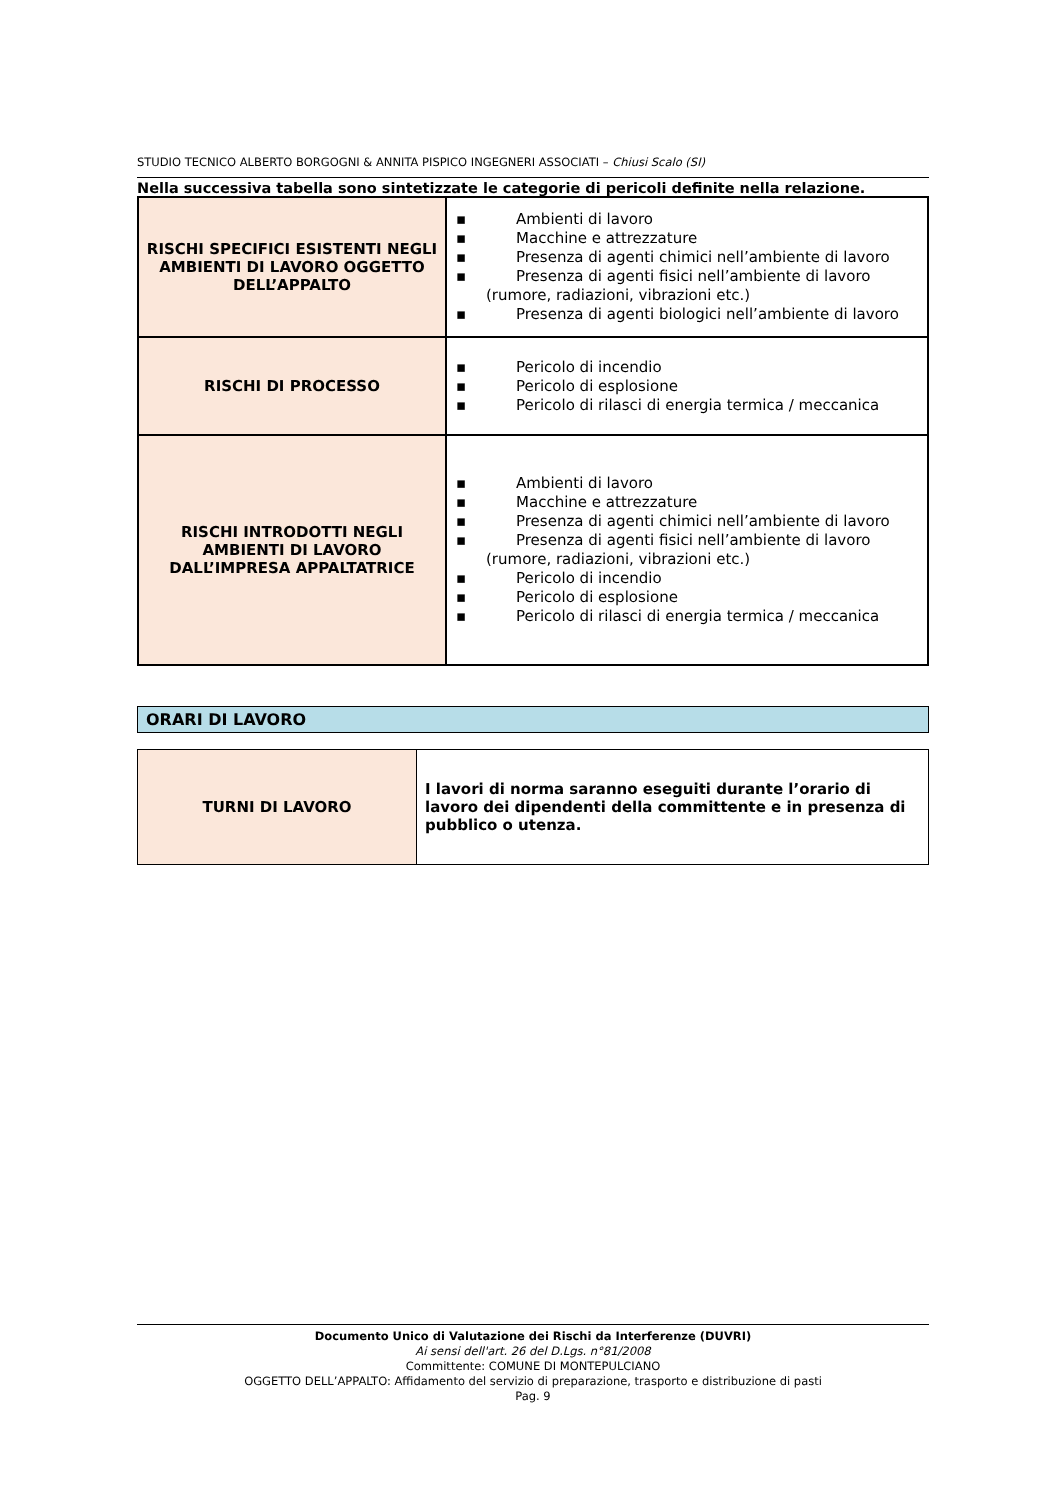STUDIO TECNICO ALBERTO BORGOGNI & ANNITA PISPICO INGEGNERI ASSOCIATI – Chiusi Scalo (SI)
Nella successiva tabella sono sintetizzate le categorie di pericoli definite nella relazione.
| RISCHI SPECIFICI ESISTENTI NEGLI AMBIENTI DI LAVORO OGGETTO DELL’APPALTO | ▪ Ambienti di lavoro ▪ Macchine e attrezzature ▪ Presenza di agenti chimici nell’ambiente di lavoro ▪ Presenza di agenti fisici nell’ambiente di lavoro (rumore, radiazioni, vibrazioni etc.) ▪ Presenza di agenti biologici nell’ambiente di lavoro |
| RISCHI DI PROCESSO | ▪ Pericolo di incendio ▪ Pericolo di esplosione ▪ Pericolo di rilasci di energia termica / meccanica |
| RISCHI INTRODOTTI NEGLI AMBIENTI DI LAVORO DALL’IMPRESA APPALTATRICE | ▪ Ambienti di lavoro ▪ Macchine e attrezzature ▪ Presenza di agenti chimici nell’ambiente di lavoro ▪ Presenza di agenti fisici nell’ambiente di lavoro (rumore, radiazioni, vibrazioni etc.) ▪ Pericolo di incendio ▪ Pericolo di esplosione ▪ Pericolo di rilasci di energia termica / meccanica |
ORARI DI LAVORO
| TURNI DI LAVORO | I lavori di norma saranno eseguiti durante l’orario di lavoro dei dipendenti della committente e in presenza di pubblico o utenza. |
Documento Unico di Valutazione dei Rischi da Interferenze (DUVRI)
Ai sensi dell'art. 26 del D.Lgs. n°81/2008
Committente: COMUNE DI MONTEPULCIANO
OGGETTO DELL’APPALTO: Affidamento del servizio di preparazione, trasporto e distribuzione di pasti
Pag. 9